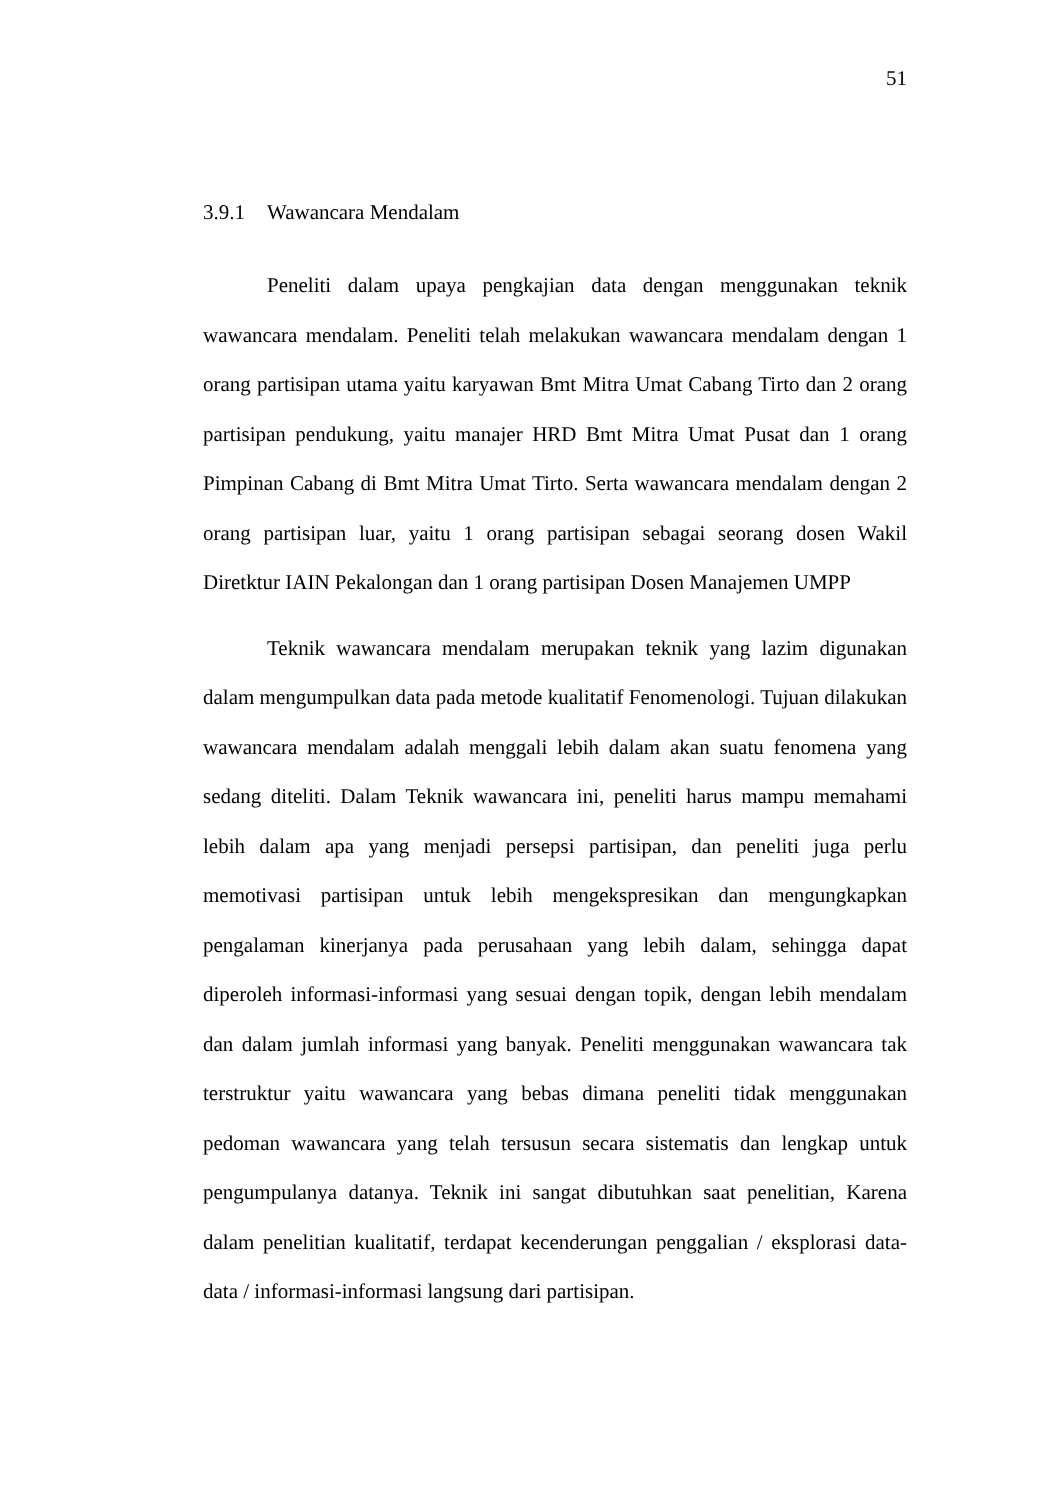51
3.9.1 Wawancara Mendalam
Peneliti dalam upaya pengkajian data dengan menggunakan teknik wawancara mendalam. Peneliti telah melakukan wawancara mendalam dengan 1 orang partisipan utama yaitu karyawan Bmt Mitra Umat Cabang Tirto dan 2 orang partisipan pendukung, yaitu manajer HRD Bmt Mitra Umat Pusat dan 1 orang Pimpinan Cabang di Bmt Mitra Umat Tirto. Serta wawancara mendalam dengan 2 orang partisipan luar, yaitu 1 orang partisipan sebagai seorang dosen Wakil Diretktur IAIN Pekalongan dan 1 orang partisipan Dosen Manajemen UMPP
Teknik wawancara mendalam merupakan teknik yang lazim digunakan dalam mengumpulkan data pada metode kualitatif Fenomenologi. Tujuan dilakukan wawancara mendalam adalah menggali lebih dalam akan suatu fenomena yang sedang diteliti. Dalam Teknik wawancara ini, peneliti harus mampu memahami lebih dalam apa yang menjadi persepsi partisipan, dan peneliti juga perlu memotivasi partisipan untuk lebih mengekspresikan dan mengungkapkan pengalaman kinerjanya pada perusahaan yang lebih dalam, sehingga dapat diperoleh informasi-informasi yang sesuai dengan topik, dengan lebih mendalam dan dalam jumlah informasi yang banyak. Peneliti menggunakan wawancara tak terstruktur yaitu wawancara yang bebas dimana peneliti tidak menggunakan pedoman wawancara yang telah tersusun secara sistematis dan lengkap untuk pengumpulanya datanya. Teknik ini sangat dibutuhkan saat penelitian, Karena dalam penelitian kualitatif, terdapat kecenderungan penggalian / eksplorasi data-data / informasi-informasi langsung dari partisipan.